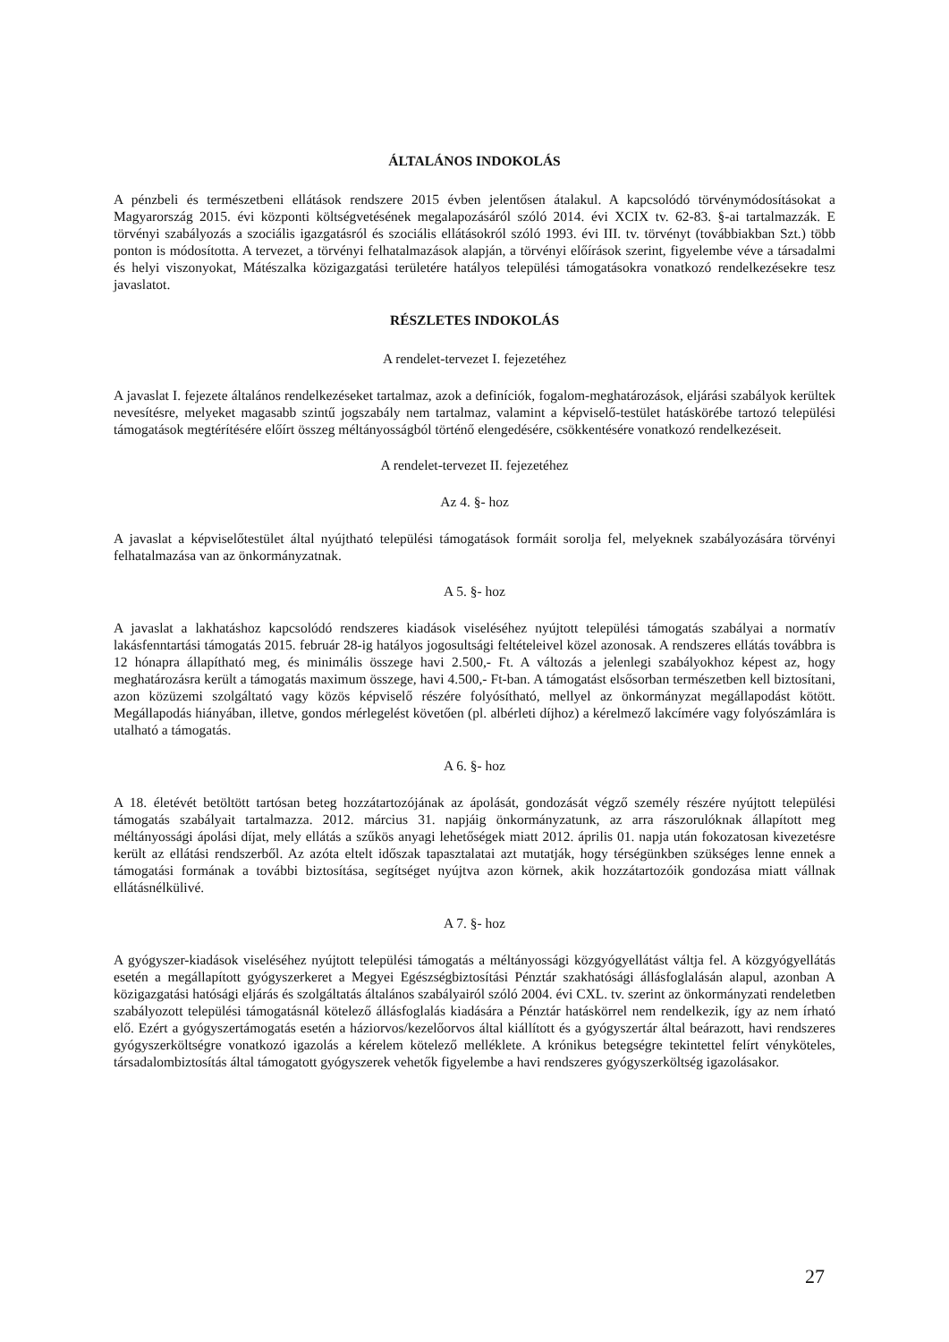ÁLTALÁNOS INDOKOLÁS
A pénzbeli és természetbeni ellátások rendszere 2015 évben jelentősen átalakul. A kapcsolódó törvénymódosításokat a Magyarország 2015. évi központi költségvetésének megalapozásáról szóló 2014. évi XCIX tv. 62-83. §-ai tartalmazzák. E törvényi szabályozás a szociális igazgatásról és szociális ellátásokról szóló 1993. évi III. tv. törvényt (továbbiakban Szt.) több ponton is módosította. A tervezet, a törvényi felhatalmazások alapján, a törvényi előírások szerint, figyelembe véve a társadalmi és helyi viszonyokat, Mátészalka közigazgatási területére hatályos települési támogatásokra vonatkozó rendelkezésekre tesz javaslatot.
RÉSZLETES INDOKOLÁS
A rendelet-tervezet I. fejezetéhez
A javaslat I. fejezete általános rendelkezéseket tartalmaz, azok a definíciók, fogalom-meghatározások, eljárási szabályok kerültek nevesítésre, melyeket magasabb szintű jogszabály nem tartalmaz, valamint a képviselő-testület hatáskörébe tartozó települési támogatások megtérítésére előírt összeg méltányosságból történő elengedésére, csökkentésére vonatkozó rendelkezéseit.
A rendelet-tervezet II. fejezetéhez
Az 4. §- hoz
A javaslat a képviselőtestület által nyújtható települési támogatások formáit sorolja fel, melyeknek szabályozására törvényi felhatalmazása van az önkormányzatnak.
A 5. §- hoz
A javaslat a lakhatáshoz kapcsolódó rendszeres kiadások viseléséhez nyújtott települési támogatás szabályai a normatív lakásfenntartási támogatás 2015. február 28-ig hatályos jogosultsági feltételeivel közel azonosak. A rendszeres ellátás továbbra is 12 hónapra állapítható meg, és minimális összege havi 2.500,- Ft. A változás a jelenlegi szabályokhoz képest az, hogy meghatározásra került a támogatás maximum összege, havi 4.500,- Ft-ban. A támogatást elsősorban természetben kell biztosítani, azon közüzemi szolgáltató vagy közös képviselő részére folyósítható, mellyel az önkormányzat megállapodást kötött. Megállapodás hiányában, illetve, gondos mérlegelést követően (pl. albérleti díjhoz) a kérelmező lakcímére vagy folyószámlára is utalható a támogatás.
A 6. §- hoz
A 18. életévét betöltött tartósan beteg hozzátartozójának az ápolását, gondozását végző személy részére nyújtott települési támogatás szabályait tartalmazza. 2012. március 31. napjáig önkormányzatunk, az arra rászorulóknak állapított meg méltányossági ápolási díjat, mely ellátás a szűkös anyagi lehetőségek miatt 2012. április 01. napja után fokozatosan kivezetésre került az ellátási rendszerből. Az azóta eltelt időszak tapasztalatai azt mutatják, hogy térségünkben szükséges lenne ennek a támogatási formának a további biztosítása, segítséget nyújtva azon körnek, akik hozzátartozóik gondozása miatt vállnak ellátásnélkülivé.
A 7. §- hoz
A gyógyszer-kiadások viseléséhez nyújtott települési támogatás a méltányossági közgyógyellátást váltja fel. A közgyógyellátás esetén a megállapított gyógyszerkeret a Megyei Egészségbiztosítási Pénztár szakhatósági állásfoglalásán alapul, azonban A közigazgatási hatósági eljárás és szolgáltatás általános szabályairól szóló 2004. évi CXL. tv. szerint az önkormányzati rendeletben szabályozott települési támogatásnál kötelező állásfoglalás kiadására a Pénztár hatáskörrel nem rendelkezik, így az nem írható elő. Ezért a gyógyszertámogatás esetén a háziorvos/kezelőorvos által kiállított és a gyógyszertár által beárazott, havi rendszeres gyógyszerköltségre vonatkozó igazolás a kérelem kötelező melléklete. A krónikus betegségre tekintettel felírt vényköteles, társadalombiztosítás által támogatott gyógyszerek vehetők figyelembe a havi rendszeres gyógyszerköltség igazolásakor.
27